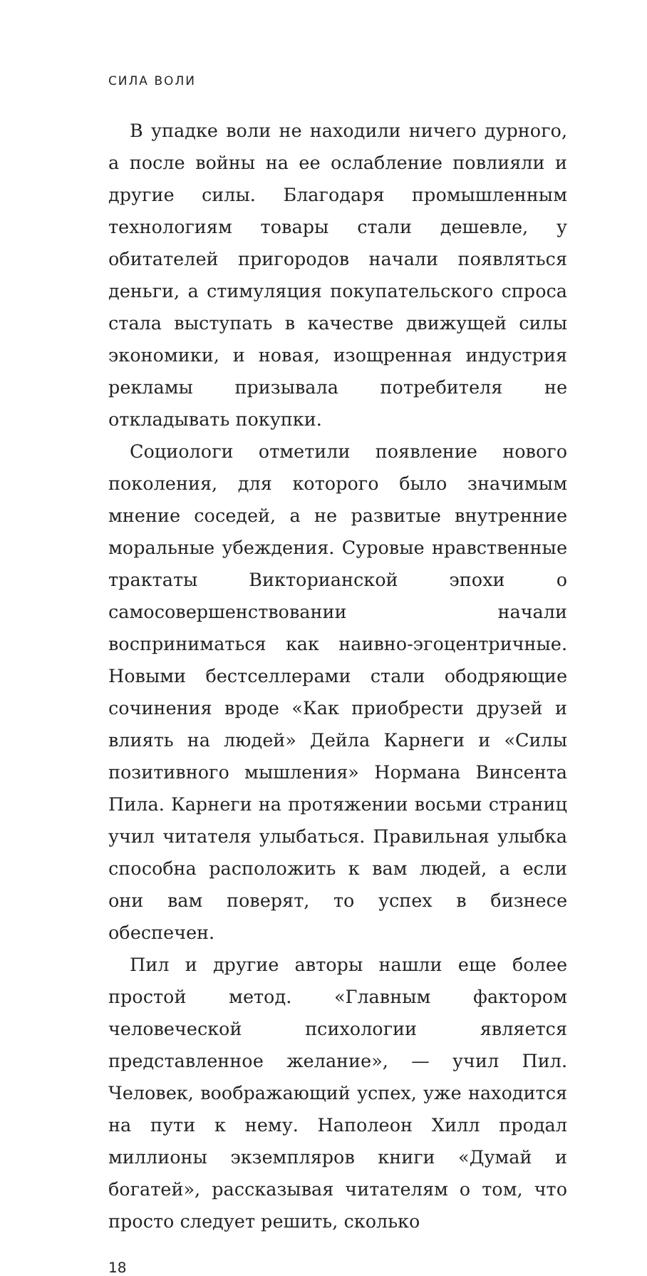СИЛА ВОЛИ
В упадке воли не находили ничего дурного, а после войны на ее ослабление повлияли и другие силы. Благодаря промышленным технологиям товары стали дешевле, у обитателей пригородов начали появляться деньги, а стимуляция покупательского спроса стала выступать в качестве движущей силы экономики, и новая, изощренная индустрия рекламы призывала потребителя не откладывать покупки.
Социологи отметили появление нового поколения, для которого было значимым мнение соседей, а не развитые внутренние моральные убеждения. Суровые нравственные трактаты Викторианской эпохи о самосовершенствовании начали восприниматься как наивно-эгоцентричные. Новыми бестселлерами стали ободряющие сочинения вроде «Как приобрести друзей и влиять на людей» Дейла Карнеги и «Силы позитивного мышления» Нормана Винсента Пила. Карнеги на протяжении восьми страниц учил читателя улыбаться. Правильная улыбка способна расположить к вам людей, а если они вам поверят, то успех в бизнесе обеспечен.
Пил и другие авторы нашли еще более простой метод. «Главным фактором человеческой психологии является представленное желание», — учил Пил. Человек, воображающий успех, уже находится на пути к нему. Наполеон Хилл продал миллионы экземпляров книги «Думай и богатей», рассказывая читателям о том, что просто следует решить, сколько
18